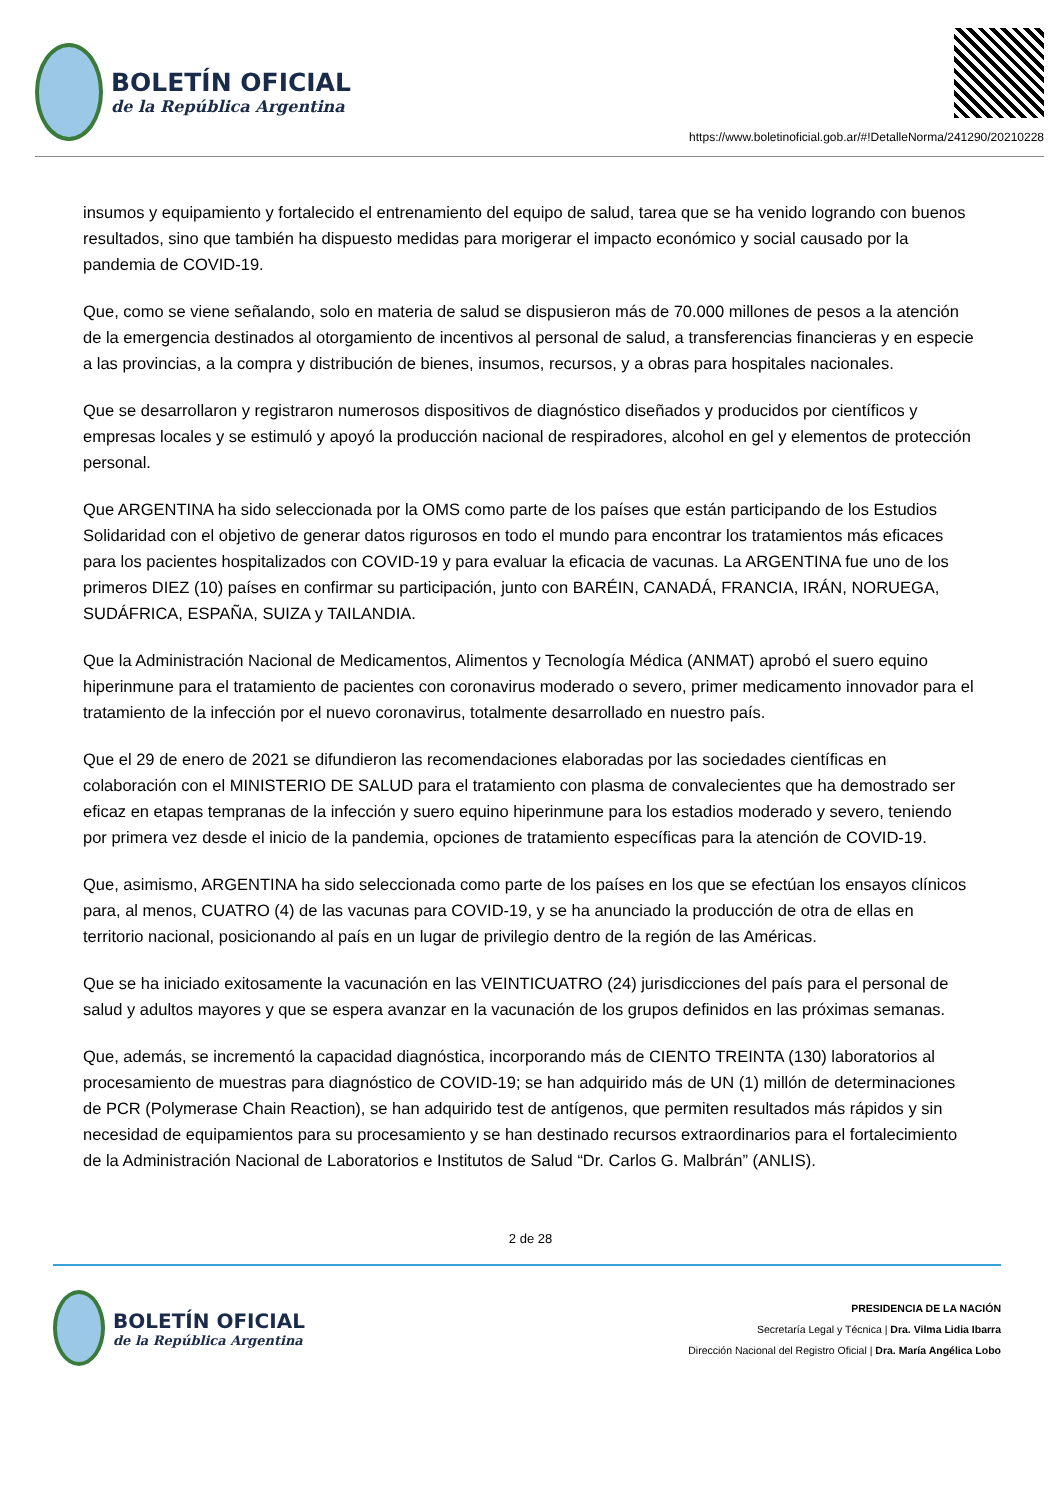BOLETÍN OFICIAL
de la República Argentina
https://www.boletinoficial.gob.ar/#!DetalleNorma/241290/20210228
insumos y equipamiento y fortalecido el entrenamiento del equipo de salud, tarea que se ha venido logrando con buenos resultados, sino que también ha dispuesto medidas para morigerar el impacto económico y social causado por la pandemia de COVID-19.
Que, como se viene señalando, solo en materia de salud se dispusieron más de 70.000 millones de pesos a la atención de la emergencia destinados al otorgamiento de incentivos al personal de salud, a transferencias financieras y en especie a las provincias, a la compra y distribución de bienes, insumos, recursos, y a obras para hospitales nacionales.
Que se desarrollaron y registraron numerosos dispositivos de diagnóstico diseñados y producidos por científicos y empresas locales y se estimuló y apoyó la producción nacional de respiradores, alcohol en gel y elementos de protección personal.
Que ARGENTINA ha sido seleccionada por la OMS como parte de los países que están participando de los Estudios Solidaridad con el objetivo de generar datos rigurosos en todo el mundo para encontrar los tratamientos más eficaces para los pacientes hospitalizados con COVID-19 y para evaluar la eficacia de vacunas. La ARGENTINA fue uno de los primeros DIEZ (10) países en confirmar su participación, junto con BARÉIN, CANADÁ, FRANCIA, IRÁN, NORUEGA, SUDÁFRICA, ESPAÑA, SUIZA y TAILANDIA.
Que la Administración Nacional de Medicamentos, Alimentos y Tecnología Médica (ANMAT) aprobó el suero equino hiperinmune para el tratamiento de pacientes con coronavirus moderado o severo, primer medicamento innovador para el tratamiento de la infección por el nuevo coronavirus, totalmente desarrollado en nuestro país.
Que el 29 de enero de 2021 se difundieron las recomendaciones elaboradas por las sociedades científicas en colaboración con el MINISTERIO DE SALUD para el tratamiento con plasma de convalecientes que ha demostrado ser eficaz en etapas tempranas de la infección y suero equino hiperinmune para los estadios moderado y severo, teniendo por primera vez desde el inicio de la pandemia, opciones de tratamiento específicas para la atención de COVID-19.
Que, asimismo, ARGENTINA ha sido seleccionada como parte de los países en los que se efectúan los ensayos clínicos para, al menos, CUATRO (4) de las vacunas para COVID-19, y se ha anunciado la producción de otra de ellas en territorio nacional, posicionando al país en un lugar de privilegio dentro de la región de las Américas.
Que se ha iniciado exitosamente la vacunación en las VEINTICUATRO (24) jurisdicciones del país para el personal de salud y adultos mayores y que se espera avanzar en la vacunación de los grupos definidos en las próximas semanas.
Que, además, se incrementó la capacidad diagnóstica, incorporando más de CIENTO TREINTA (130) laboratorios al procesamiento de muestras para diagnóstico de COVID-19; se han adquirido más de UN (1) millón de determinaciones de PCR (Polymerase Chain Reaction), se han adquirido test de antígenos, que permiten resultados más rápidos y sin necesidad de equipamientos para su procesamiento y se han destinado recursos extraordinarios para el fortalecimiento de la Administración Nacional de Laboratorios e Institutos de Salud “Dr. Carlos G. Malbrán” (ANLIS).
2 de 28
BOLETÍN OFICIAL
de la República Argentina
PRESIDENCIA DE LA NACIÓN
Secretaría Legal y Técnica | Dra. Vilma Lidia Ibarra
Dirección Nacional del Registro Oficial | Dra. María Angélica Lobo